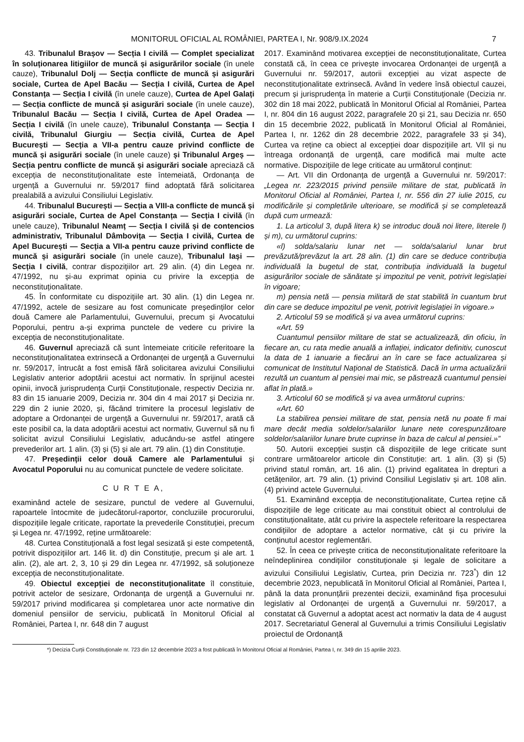MONITORUL OFICIAL AL ROMÂNIEI, PARTEA I, Nr. 908/9.IX.2024 7
43. Tribunalul Brașov — Secția I civilă — Complet specializat în soluționarea litigiilor de muncă și asigurărilor sociale (în unele cauze), Tribunalul Dolj — Secția conflicte de muncă și asigurări sociale, Curtea de Apel Bacău — Secția I civilă, Curtea de Apel Constanța — Secția I civilă (în unele cauze), Curtea de Apel Galați — Secția conflicte de muncă și asigurări sociale (în unele cauze), Tribunalul Bacău — Secția I civilă, Curtea de Apel Oradea — Secția I civilă (în unele cauze), Tribunalul Constanța — Secția I civilă, Tribunalul Giurgiu — Secția civilă, Curtea de Apel București — Secția a VII-a pentru cauze privind conflicte de muncă și asigurări sociale (în unele cauze) și Tribunalul Argeș — Secția pentru conflicte de muncă și asigurări sociale apreciază că excepția de neconstituționalitate este întemeiată, Ordonanța de urgență a Guvernului nr. 59/2017 fiind adoptată fără solicitarea prealabilă a avizului Consiliului Legislativ.
44. Tribunalul București — Secția a VIII-a conflicte de muncă și asigurări sociale, Curtea de Apel Constanța — Secția I civilă (în unele cauze), Tribunalul Neamț — Secția I civilă și de contencios administrativ, Tribunalul Dâmbovița — Secția I civilă, Curtea de Apel București — Secția a VII-a pentru cauze privind conflicte de muncă și asigurări sociale (în unele cauze), Tribunalul Iași — Secția I civilă, contrar dispozițiilor art. 29 alin. (4) din Legea nr. 47/1992, nu și-au exprimat opinia cu privire la excepția de neconstituționalitate.
45. În conformitate cu dispozițiile art. 30 alin. (1) din Legea nr. 47/1992, actele de sesizare au fost comunicate președinților celor două Camere ale Parlamentului, Guvernului, precum și Avocatului Poporului, pentru a-și exprima punctele de vedere cu privire la excepția de neconstituționalitate.
46. Guvernul apreciază că sunt întemeiate criticile referitoare la neconstituționalitatea extrinsecă a Ordonanței de urgență a Guvernului nr. 59/2017, întrucât a fost emisă fără solicitarea avizului Consiliului Legislativ anterior adoptării acestui act normativ. În sprijinul acestei opinii, invocă jurisprudența Curții Constituționale, respectiv Decizia nr. 83 din 15 ianuarie 2009, Decizia nr. 304 din 4 mai 2017 și Decizia nr. 229 din 2 iunie 2020, și, făcând trimitere la procesul legislativ de adoptare a Ordonanței de urgență a Guvernului nr. 59/2017, arată că este posibil ca, la data adoptării acestui act normativ, Guvernul să nu fi solicitat avizul Consiliului Legislativ, aducându-se astfel atingere prevederilor art. 1 alin. (3) și (5) și ale art. 79 alin. (1) din Constituție.
47. Președinții celor două Camere ale Parlamentului și Avocatul Poporului nu au comunicat punctele de vedere solicitate.
C U R T E A,
examinând actele de sesizare, punctul de vedere al Guvernului, rapoartele întocmite de judecătorul-raportor, concluziile procurorului, dispozițiile legale criticate, raportate la prevederile Constituției, precum și Legea nr. 47/1992, reține următoarele:
48. Curtea Constituțională a fost legal sesizată și este competentă, potrivit dispozițiilor art. 146 lit. d) din Constituție, precum și ale art. 1 alin. (2), ale art. 2, 3, 10 și 29 din Legea nr. 47/1992, să soluționeze excepția de neconstituționalitate.
49. Obiectul excepției de neconstituționalitate îl constituie, potrivit actelor de sesizare, Ordonanța de urgență a Guvernului nr. 59/2017 privind modificarea și completarea unor acte normative din domeniul pensiilor de serviciu, publicată în Monitorul Oficial al României, Partea I, nr. 648 din 7 august
2017. Examinând motivarea excepției de neconstituționalitate, Curtea constată că, în ceea ce privește invocarea Ordonanței de urgență a Guvernului nr. 59/2017, autorii excepției au vizat aspecte de neconstituționalitate extrinsecă. Având în vedere însă obiectul cauzei, precum și jurisprudența în materie a Curții Constituționale (Decizia nr. 302 din 18 mai 2022, publicată în Monitorul Oficial al României, Partea I, nr. 804 din 16 august 2022, paragrafele 20 și 21, sau Decizia nr. 650 din 15 decembrie 2022, publicată în Monitorul Oficial al României, Partea I, nr. 1262 din 28 decembrie 2022, paragrafele 33 și 34), Curtea va reține ca obiect al excepției doar dispozițiile art. VII și nu întreaga ordonanță de urgență, care modifică mai multe acte normative. Dispozițiile de lege criticate au următorul conținut:
— Art. VII din Ordonanța de urgență a Guvernului nr. 59/2017: „Legea nr. 223/2015 privind pensiile militare de stat, publicată în Monitorul Oficial al României, Partea I, nr. 556 din 27 iulie 2015, cu modificările și completările ulterioare, se modifică și se completează după cum urmează:
1. La articolul 3, după litera k) se introduc două noi litere, literele l) și m), cu următorul cuprins:
«l) solda/salariu lunar net — solda/salariul lunar brut prevăzută/prevăzut la art. 28 alin. (1) din care se deduce contribuția individuală la bugetul de stat, contribuția individuală la bugetul asigurărilor sociale de sănătate și impozitul pe venit, potrivit legislației în vigoare;
m) pensia netă — pensia militară de stat stabilită în cuantum brut din care se deduce impozitul pe venit, potrivit legislației în vigoare.»
2. Articolul 59 se modifică și va avea următorul cuprins:
«Art. 59
Cuantumul pensiilor militare de stat se actualizează, din oficiu, în fiecare an, cu rata medie anuală a inflației, indicator definitiv, cunoscut la data de 1 ianuarie a fiecărui an în care se face actualizarea și comunicat de Institutul Național de Statistică. Dacă în urma actualizării rezultă un cuantum al pensiei mai mic, se păstrează cuantumul pensiei aflat în plată.»
3. Articolul 60 se modifică și va avea următorul cuprins:
«Art. 60
La stabilirea pensiei militare de stat, pensia netă nu poate fi mai mare decât media soldelor/salariilor lunare nete corespunzătoare soldelor/salariilor lunare brute cuprinse în baza de calcul al pensiei.»”
50. Autorii excepției susțin că dispozițiile de lege criticate sunt contrare următoarelor articole din Constituție: art. 1 alin. (3) și (5) privind statul român, art. 16 alin. (1) privind egalitatea în drepturi a cetățenilor, art. 79 alin. (1) privind Consiliul Legislativ și art. 108 alin. (4) privind actele Guvernului.
51. Examinând excepția de neconstituționalitate, Curtea reține că dispozițiile de lege criticate au mai constituit obiect al controlului de constituționalitate, atât cu privire la aspectele referitoare la respectarea condițiilor de adoptare a actelor normative, cât și cu privire la conținutul acestor reglementări.
52. În ceea ce privește critica de neconstituționalitate referitoare la neîndeplinirea condițiilor constituționale și legale de solicitare a avizului Consiliului Legislativ, Curtea, prin Decizia nr. 723<sup>*</sup>) din 12 decembrie 2023, nepublicată în Monitorul Oficial al României, Partea I, până la data pronunțării prezentei decizii, examinând fișa procesului legislativ al Ordonanței de urgență a Guvernului nr. 59/2017, a constatat că Guvernul a adoptat acest act normativ la data de 4 august 2017. Secretariatul General al Guvernului a trimis Consiliului Legislativ proiectul de Ordonanță
*) Decizia Curții Constituționale nr. 723 din 12 decembrie 2023 a fost publicată în Monitorul Oficial al României, Partea I, nr. 349 din 15 aprilie 2023.